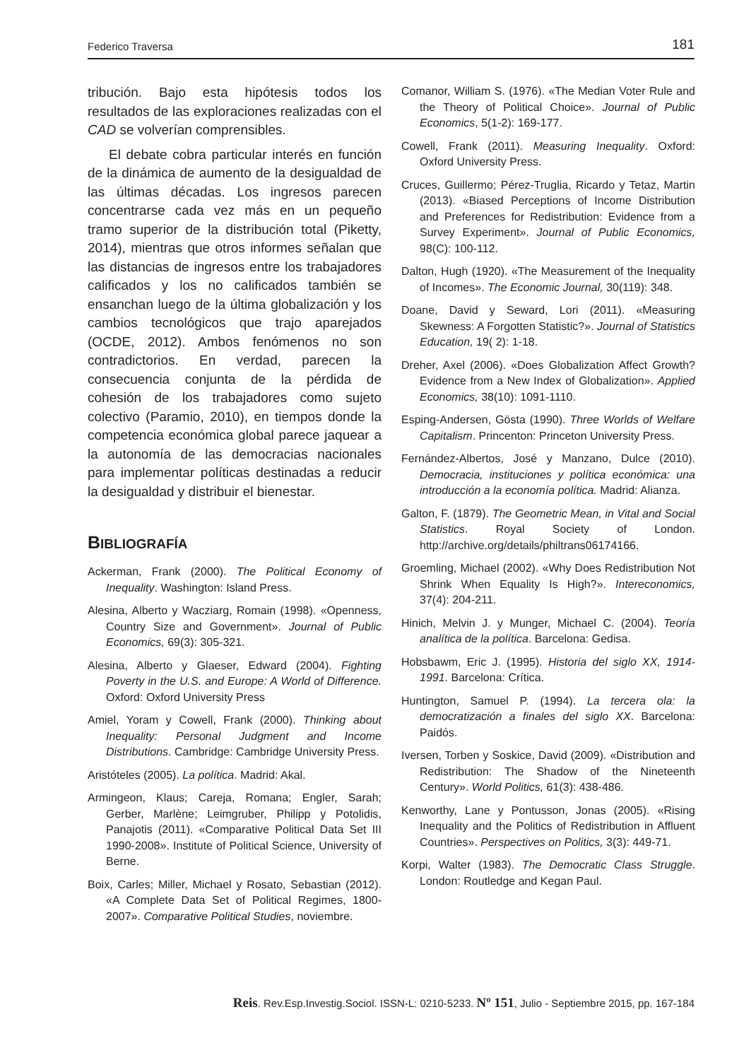Federico Traversa 181
tribución. Bajo esta hipótesis todos los resultados de las exploraciones realizadas con el CAD se volverían comprensibles.
El debate cobra particular interés en función de la dinámica de aumento de la desigualdad de las últimas décadas. Los ingresos parecen concentrarse cada vez más en un pequeño tramo superior de la distribución total (Piketty, 2014), mientras que otros informes señalan que las distancias de ingresos entre los trabajadores calificados y los no calificados también se ensanchan luego de la última globalización y los cambios tecnológicos que trajo aparejados (OCDE, 2012). Ambos fenómenos no son contradictorios. En verdad, parecen la consecuencia conjunta de la pérdida de cohesión de los trabajadores como sujeto colectivo (Paramio, 2010), en tiempos donde la competencia económica global parece jaquear a la autonomía de las democracias nacionales para implementar políticas destinadas a reducir la desigualdad y distribuir el bienestar.
BIBLIOGRAFÍA
Ackerman, Frank (2000). The Political Economy of Inequality. Washington: Island Press.
Alesina, Alberto y Wacziarg, Romain (1998). «Openness, Country Size and Government». Journal of Public Economics, 69(3): 305-321.
Alesina, Alberto y Glaeser, Edward (2004). Fighting Poverty in the U.S. and Europe: A World of Difference. Oxford: Oxford University Press
Amiel, Yoram y Cowell, Frank (2000). Thinking about Inequality: Personal Judgment and Income Distributions. Cambridge: Cambridge University Press.
Aristóteles (2005). La política. Madrid: Akal.
Armingeon, Klaus; Careja, Romana; Engler, Sarah; Gerber, Marlène; Leimgruber, Philipp y Potolidis, Panajotis (2011). «Comparative Political Data Set III 1990-2008». Institute of Political Science, University of Berne.
Boix, Carles; Miller, Michael y Rosato, Sebastian (2012). «A Complete Data Set of Political Regimes, 1800-2007». Comparative Political Studies, noviembre.
Comanor, William S. (1976). «The Median Voter Rule and the Theory of Political Choice». Journal of Public Economics, 5(1-2): 169-177.
Cowell, Frank (2011). Measuring Inequality. Oxford: Oxford University Press.
Cruces, Guillermo; Pérez-Truglia, Ricardo y Tetaz, Martin (2013). «Biased Perceptions of Income Distribution and Preferences for Redistribution: Evidence from a Survey Experiment». Journal of Public Economics, 98(C): 100-112.
Dalton, Hugh (1920). «The Measurement of the Inequality of Incomes». The Economic Journal, 30(119): 348.
Doane, David y Seward, Lori (2011). «Measuring Skewness: A Forgotten Statistic?». Journal of Statistics Education, 19( 2): 1-18.
Dreher, Axel (2006). «Does Globalization Affect Growth? Evidence from a New Index of Globalization». Applied Economics, 38(10): 1091-1110.
Esping-Andersen, Gösta (1990). Three Worlds of Welfare Capitalism. Princenton: Princeton University Press.
Fernández-Albertos, José y Manzano, Dulce (2010). Democracia, instituciones y política económica: una introducción a la economía política. Madrid: Alianza.
Galton, F. (1879). The Geometric Mean, in Vital and Social Statistics. Royal Society of London. http://archive.org/details/philtrans06174166.
Groemling, Michael (2002). «Why Does Redistribution Not Shrink When Equality Is High?». Intereconomics, 37(4): 204-211.
Hinich, Melvin J. y Munger, Michael C. (2004). Teoría analítica de la política. Barcelona: Gedisa.
Hobsbawm, Eric J. (1995). Historia del siglo XX, 1914-1991. Barcelona: Crítica.
Huntington, Samuel P. (1994). La tercera ola: la democratización a finales del siglo XX. Barcelona: Paidós.
Iversen, Torben y Soskice, David (2009). «Distribution and Redistribution: The Shadow of the Nineteenth Century». World Politics, 61(3): 438-486.
Kenworthy, Lane y Pontusson, Jonas (2005). «Rising Inequality and the Politics of Redistribution in Affluent Countries». Perspectives on Politics, 3(3): 449-71.
Korpi, Walter (1983). The Democratic Class Struggle. London: Routledge and Kegan Paul.
Reis. Rev.Esp.Investig.Sociol. ISSN-L: 0210-5233. Nº 151, Julio - Septiembre 2015, pp. 167-184